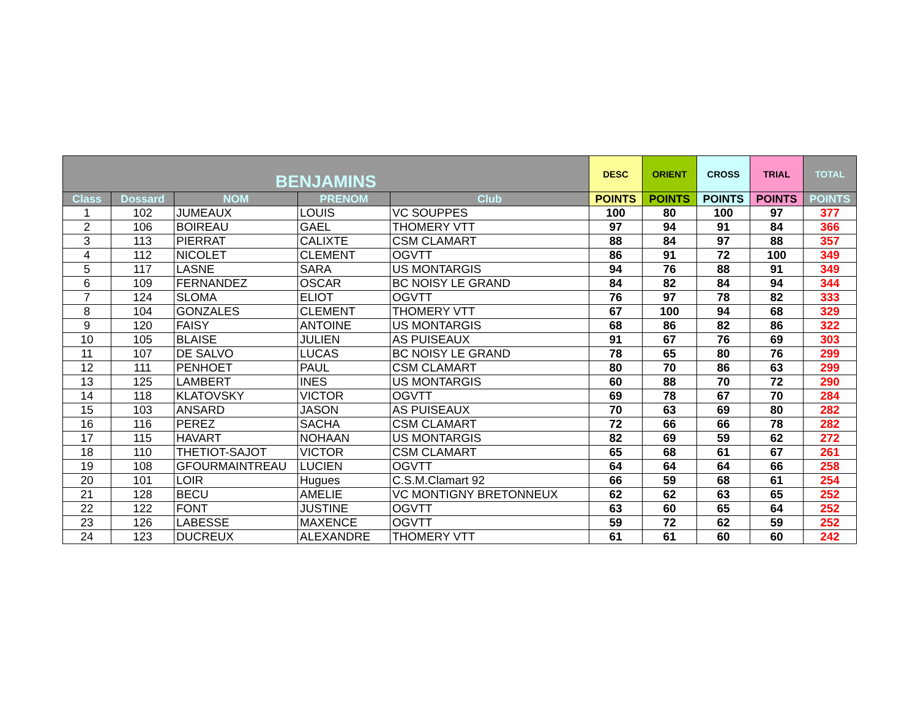| BENJAMINS | | | | | DESC | ORIENT | CROSS | TRIAL | TOTAL |
| --- | --- | --- | --- | --- | --- | --- | --- | --- | --- |
| Class | Dossard | NOM | PRENOM | Club | POINTS | POINTS | POINTS | POINTS | POINTS |
| 1 | 102 | JUMEAUX | LOUIS | VC SOUPPES | 100 | 80 | 100 | 97 | 377 |
| 2 | 106 | BOIREAU | GAEL | THOMERY VTT | 97 | 94 | 91 | 84 | 366 |
| 3 | 113 | PIERRAT | CALIXTE | CSM CLAMART | 88 | 84 | 97 | 88 | 357 |
| 4 | 112 | NICOLET | CLEMENT | OGVTT | 86 | 91 | 72 | 100 | 349 |
| 5 | 117 | LASNE | SARA | US MONTARGIS | 94 | 76 | 88 | 91 | 349 |
| 6 | 109 | FERNANDEZ | OSCAR | BC NOISY LE GRAND | 84 | 82 | 84 | 94 | 344 |
| 7 | 124 | SLOMA | ELIOT | OGVTT | 76 | 97 | 78 | 82 | 333 |
| 8 | 104 | GONZALES | CLEMENT | THOMERY VTT | 67 | 100 | 94 | 68 | 329 |
| 9 | 120 | FAISY | ANTOINE | US MONTARGIS | 68 | 86 | 82 | 86 | 322 |
| 10 | 105 | BLAISE | JULIEN | AS PUISEAUX | 91 | 67 | 76 | 69 | 303 |
| 11 | 107 | DE SALVO | LUCAS | BC NOISY LE GRAND | 78 | 65 | 80 | 76 | 299 |
| 12 | 111 | PENHOET | PAUL | CSM CLAMART | 80 | 70 | 86 | 63 | 299 |
| 13 | 125 | LAMBERT | INES | US MONTARGIS | 60 | 88 | 70 | 72 | 290 |
| 14 | 118 | KLATOVSKY | VICTOR | OGVTT | 69 | 78 | 67 | 70 | 284 |
| 15 | 103 | ANSARD | JASON | AS PUISEAUX | 70 | 63 | 69 | 80 | 282 |
| 16 | 116 | PEREZ | SACHA | CSM CLAMART | 72 | 66 | 66 | 78 | 282 |
| 17 | 115 | HAVART | NOHAAN | US MONTARGIS | 82 | 69 | 59 | 62 | 272 |
| 18 | 110 | THETIOT-SAJOT | VICTOR | CSM CLAMART | 65 | 68 | 61 | 67 | 261 |
| 19 | 108 | GFOURMAINTREAU | LUCIEN | OGVTT | 64 | 64 | 64 | 66 | 258 |
| 20 | 101 | LOIR | Hugues | C.S.M.Clamart 92 | 66 | 59 | 68 | 61 | 254 |
| 21 | 128 | BECU | AMELIE | VC MONTIGNY BRETONNEUX | 62 | 62 | 63 | 65 | 252 |
| 22 | 122 | FONT | JUSTINE | OGVTT | 63 | 60 | 65 | 64 | 252 |
| 23 | 126 | LABESSE | MAXENCE | OGVTT | 59 | 72 | 62 | 59 | 252 |
| 24 | 123 | DUCREUX | ALEXANDRE | THOMERY VTT | 61 | 61 | 60 | 60 | 242 |